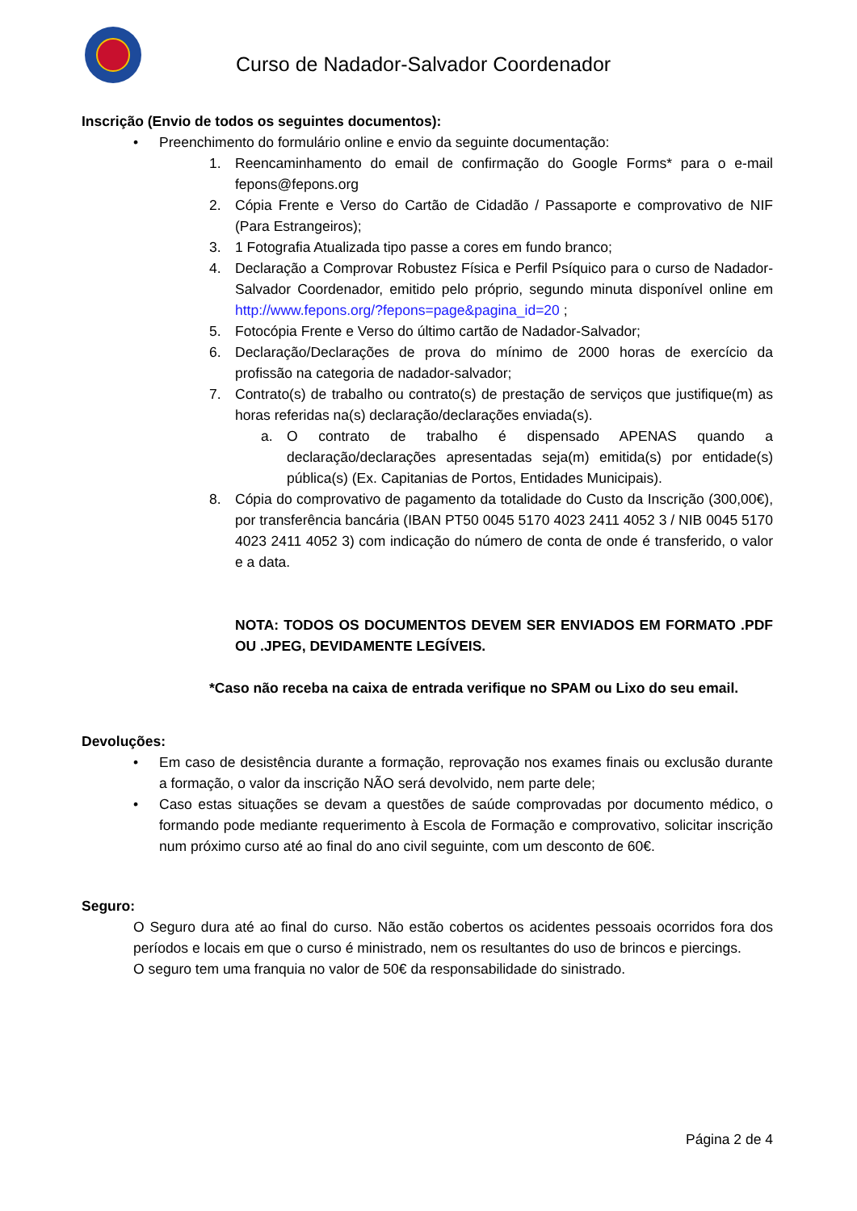Curso de Nadador-Salvador Coordenador
Inscrição (Envio de todos os seguintes documentos):
• Preenchimento do formulário online e envio da seguinte documentação:
1. Reencaminhamento do email de confirmação do Google Forms* para o e-mail fepons@fepons.org
2. Cópia Frente e Verso do Cartão de Cidadão / Passaporte e comprovativo de NIF (Para Estrangeiros);
3. 1 Fotografia Atualizada tipo passe a cores em fundo branco;
4. Declaração a Comprovar Robustez Física e Perfil Psíquico para o curso de Nadador-Salvador Coordenador, emitido pelo próprio, segundo minuta disponível online em http://www.fepons.org/?fepons=page&pagina_id=20 ;
5. Fotocópia Frente e Verso do último cartão de Nadador-Salvador;
6. Declaração/Declarações de prova do mínimo de 2000 horas de exercício da profissão na categoria de nadador-salvador;
7. Contrato(s) de trabalho ou contrato(s) de prestação de serviços que justifique(m) as horas referidas na(s) declaração/declarações enviada(s).
a. O contrato de trabalho é dispensado APENAS quando a declaração/declarações apresentadas seja(m) emitida(s) por entidade(s) pública(s) (Ex. Capitanias de Portos, Entidades Municipais).
8. Cópia do comprovativo de pagamento da totalidade do Custo da Inscrição (300,00€), por transferência bancária (IBAN PT50 0045 5170 4023 2411 4052 3 / NIB 0045 5170 4023 2411 4052 3) com indicação do número de conta de onde é transferido, o valor e a data.
NOTA: TODOS OS DOCUMENTOS DEVEM SER ENVIADOS EM FORMATO .PDF OU .JPEG, DEVIDAMENTE LEGÍVEIS.
*Caso não receba na caixa de entrada verifique no SPAM ou Lixo do seu email.
Devoluções:
• Em caso de desistência durante a formação, reprovação nos exames finais ou exclusão durante a formação, o valor da inscrição NÃO será devolvido, nem parte dele;
• Caso estas situações se devam a questões de saúde comprovadas por documento médico, o formando pode mediante requerimento à Escola de Formação e comprovativo, solicitar inscrição num próximo curso até ao final do ano civil seguinte, com um desconto de 60€.
Seguro:
O Seguro dura até ao final do curso. Não estão cobertos os acidentes pessoais ocorridos fora dos períodos e locais em que o curso é ministrado, nem os resultantes do uso de brincos e piercings.
O seguro tem uma franquia no valor de 50€ da responsabilidade do sinistrado.
Página 2 de 4